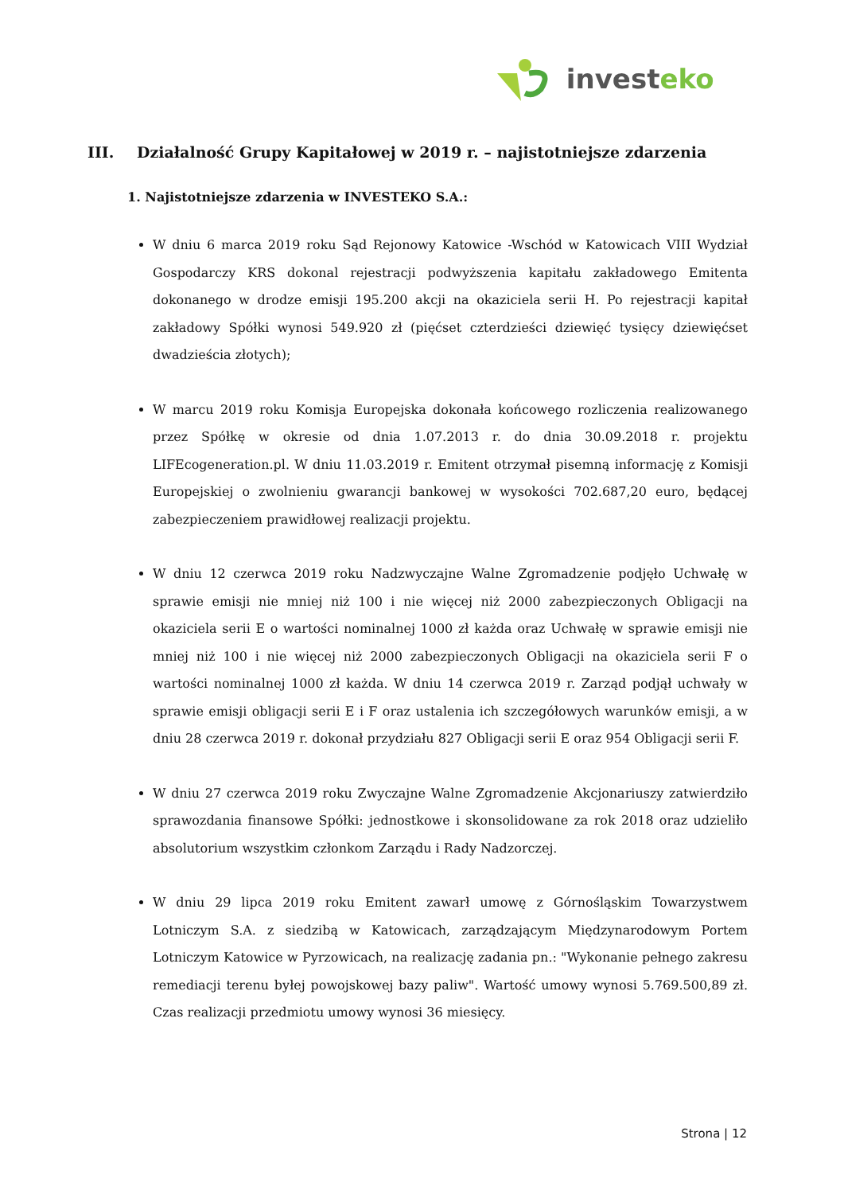investeko
III. Działalność Grupy Kapitałowej w 2019 r. – najistotniejsze zdarzenia
1. Najistotniejsze zdarzenia w INVESTEKO S.A.:
W dniu 6 marca 2019 roku Sąd Rejonowy Katowice -Wschód w Katowicach VIII Wydział Gospodarczy KRS dokonal rejestracji podwyższenia kapitału zakładowego Emitenta dokonanego w drodze emisji 195.200 akcji na okaziciela serii H. Po rejestracji kapitał zakładowy Spółki wynosi 549.920 zł (pięćset czterdzieści dziewięć tysięcy dziewięćset dwadzieścia złotych);
W marcu 2019 roku Komisja Europejska dokonała końcowego rozliczenia realizowanego przez Spółkę w okresie od dnia 1.07.2013 r. do dnia 30.09.2018 r. projektu LIFEcogeneration.pl. W dniu 11.03.2019 r. Emitent otrzymał pisemną informację z Komisji Europejskiej o zwolnieniu gwarancji bankowej w wysokości 702.687,20 euro, będącej zabezpieczeniem prawidłowej realizacji projektu.
W dniu 12 czerwca 2019 roku Nadzwyczajne Walne Zgromadzenie podjęło Uchwałę w sprawie emisji nie mniej niż 100 i nie więcej niż 2000 zabezpieczonych Obligacji na okaziciela serii E o wartości nominalnej 1000 zł każda oraz Uchwałę w sprawie emisji nie mniej niż 100 i nie więcej niż 2000 zabezpieczonych Obligacji na okaziciela serii F o wartości nominalnej 1000 zł każda. W dniu 14 czerwca 2019 r. Zarząd podjął uchwały w sprawie emisji obligacji serii E i F oraz ustalenia ich szczegółowych warunków emisji, a w dniu 28 czerwca 2019 r. dokonał przydziału 827 Obligacji serii E oraz 954 Obligacji serii F.
W dniu 27 czerwca 2019 roku Zwyczajne Walne Zgromadzenie Akcjonariuszy zatwierdziło sprawozdania finansowe Spółki: jednostkowe i skonsolidowane za rok 2018 oraz udzieliło absolutorium wszystkim członkom Zarządu i Rady Nadzorczej.
W dniu 29 lipca 2019 roku Emitent zawarł umowę z Górnośląskim Towarzystwem Lotniczym S.A. z siedzibą w Katowicach, zarządzającym Międzynarodowym Portem Lotniczym Katowice w Pyrzowicach, na realizację zadania pn.: "Wykonanie pełnego zakresu remediacji terenu byłej powojskowej bazy paliw". Wartość umowy wynosi 5.769.500,89 zł. Czas realizacji przedmiotu umowy wynosi 36 miesięcy.
Strona | 12